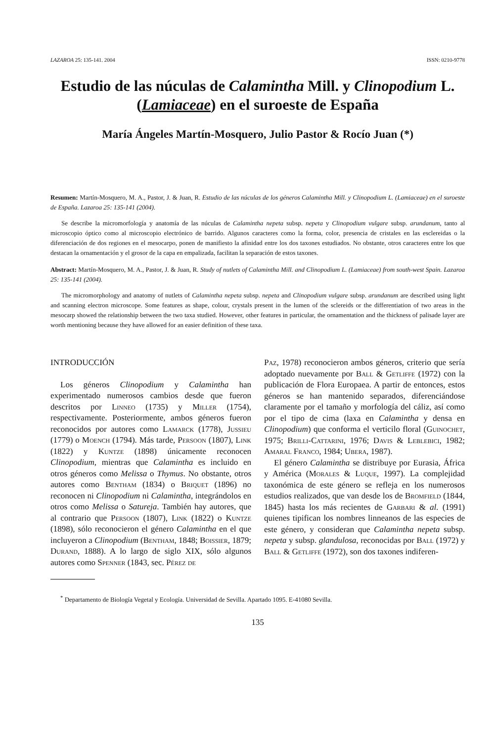LAZAROA 25: 135-141. 2004 ISSN: 0210-9778
Estudio de las núculas de Calamintha Mill. y Clinopodium L.
(Lamiaceae) en el suroeste de España
María Ángeles Martín-Mosquero, Julio Pastor & Rocío Juan (*)
Resumen: Martín-Mosquero, M. A., Pastor, J. & Juan, R. Estudio de las núculas de los géneros Calamintha Mill. y Clinopodium L. (Lamiaceae) en el suroeste de España. Lazaroa 25: 135-141 (2004).
Se describe la micromorfología y anatomía de las núculas de Calamintha nepeta subsp. nepeta y Clinopodium vulgare subsp. arundanum, tanto al microscopio óptico como al microscopio electrónico de barrido. Algunos caracteres como la forma, color, presencia de cristales en las esclereidas o la diferenciación de dos regiones en el mesocarpo, ponen de manifiesto la afinidad entre los dos taxones estudiados. No obstante, otros caracteres entre los que destacan la ornamentación y el grosor de la capa en empalizada, facilitan la separación de estos taxones.
Abstract: Martín-Mosquero, M. A., Pastor, J. & Juan, R. Study of nutlets of Calamintha Mill. and Clinopodium L. (Lamiaceae) from south-west Spain. Lazaroa 25: 135-141 (2004).
The micromorphology and anatomy of nutlets of Calamintha nepeta subsp. nepeta and Clinopodium vulgare subsp. arundanum are described using light and scanning electron microscope. Some features as shape, colour, crystals present in the lumen of the sclereids or the differentiation of two areas in the mesocarp showed the relationship between the two taxa studied. However, other features in particular, the ornamentation and the thickness of palisade layer are worth mentioning because they have allowed for an easier definition of these taxa.
INTRODUCCIÓN
Los géneros Clinopodium y Calamintha han experimentado numerosos cambios desde que fueron descritos por Linneo (1735) y Miller (1754), respectivamente. Posteriormente, ambos géneros fueron reconocidos por autores como Lamarck (1778), Jussieu (1779) o Moench (1794). Más tarde, Persoon (1807), Link (1822) y Kuntze (1898) únicamente reconocen Clinopodium, mientras que Calamintha es incluido en otros géneros como Melissa o Thymus. No obstante, otros autores como Bentham (1834) o Briquet (1896) no reconocen ni Clinopodium ni Calamintha, integrándolos en otros como Melissa o Satureja. También hay autores, que al contrario que Persoon (1807), Link (1822) o Kuntze (1898), sólo reconocieron el género Calamintha en el que incluyeron a Clinopodium (Bentham, 1848; Boissier, 1879; Durand, 1888). A lo largo de siglo XIX, sólo algunos autores como Spenner (1843, sec. Pérez de
Paz, 1978) reconocieron ambos géneros, criterio que sería adoptado nuevamente por Ball & Getliffe (1972) con la publicación de Flora Europaea. A partir de entonces, estos géneros se han mantenido separados, diferenciándose claramente por el tamaño y morfología del cáliz, así como por el tipo de cima (laxa en Calamintha y densa en Clinopodium) que conforma el verticilo floral (Guinochet, 1975; Brilli-Cattarini, 1976; Davis & Leblebici, 1982; Amaral Franco, 1984; Ubera, 1987).
El género Calamintha se distribuye por Eurasia, África y América (Morales & Luque, 1997). La complejidad taxonómica de este género se refleja en los numerosos estudios realizados, que van desde los de Bromfield (1844, 1845) hasta los más recientes de Garbari & al. (1991) quienes tipifican los nombres linneanos de las especies de este género, y consideran que Calamintha nepeta subsp. nepeta y subsp. glandulosa, reconocidas por Ball (1972) y Ball & Getliffe (1972), son dos taxones indiferen-
<sup>*</sup> Departamento de Biología Vegetal y Ecología. Universidad de Sevilla. Apartado 1095. E-41080 Sevilla.
135